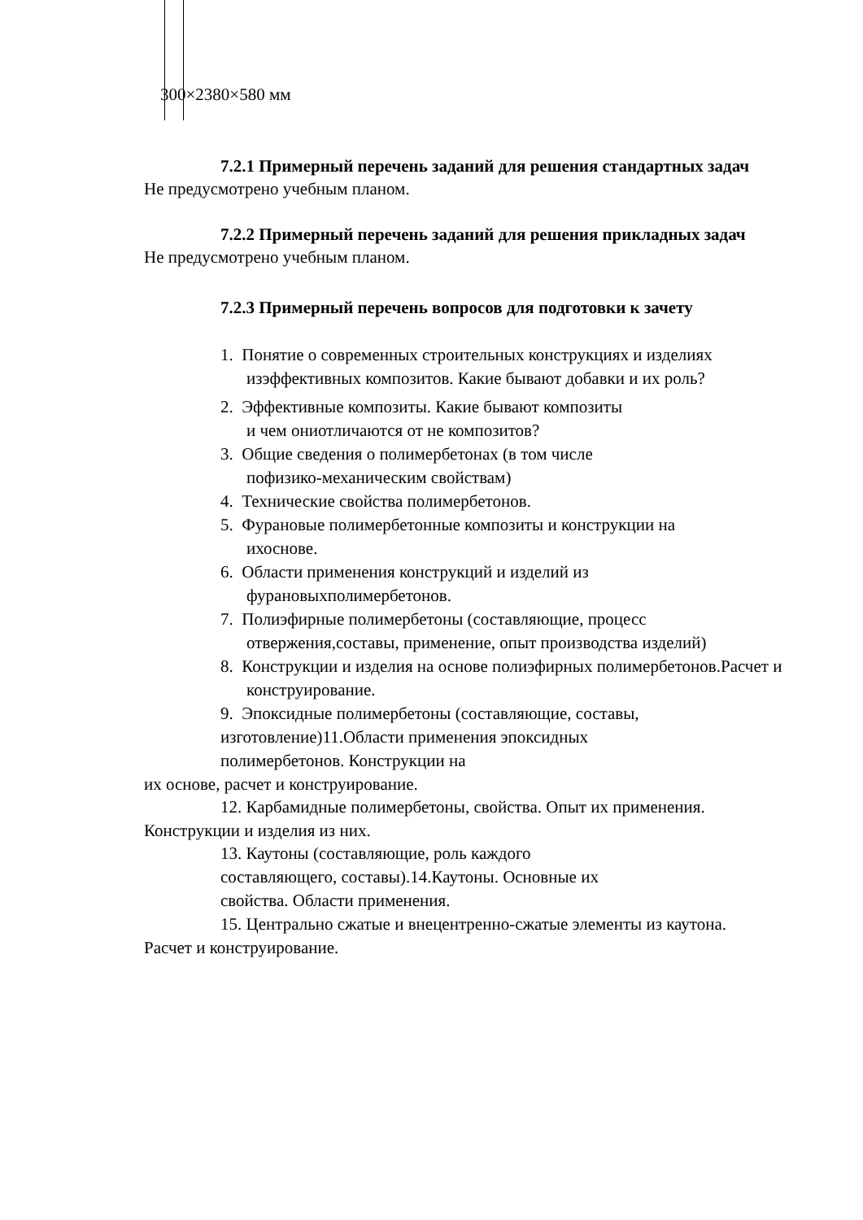300×2380×580 мм
7.2.1 Примерный перечень заданий для решения стандартных задач
Не предусмотрено учебным планом.
7.2.2 Примерный перечень заданий для решения прикладных задач
Не предусмотрено учебным планом.
7.2.3 Примерный перечень вопросов для подготовки к зачету
1. Понятие о современных строительных конструкциях и изделиях изэффективных композитов. Какие бывают добавки и их роль?
2. Эффективные композиты. Какие бывают композиты и чем ониотличаются от не композитов?
3. Общие сведения о полимербетонах (в том числе пофизико-механическим свойствам)
4. Технические свойства полимербетонов.
5. Фурановые полимербетонные композиты и конструкции на ихоснове.
6. Области применения конструкций и изделий из фурановыхполимербетонов.
7. Полиэфирные полимербетоны (составляющие, процесс отвержения,составы, применение, опыт производства изделий)
8. Конструкции и изделия на основе полиэфирных полимербетонов.Расчет и конструирование.
9. Эпоксидные полимербетоны (составляющие, составы,
изготовление)11.Области применения эпоксидных
полимербетонов. Конструкции на
их основе, расчет и конструирование.
12. Карбамидные полимербетоны, свойства. Опыт их применения.
Конструкции и изделия из них.
13. Каутоны (составляющие, роль каждого
составляющего, составы).14.Каутоны. Основные их
свойства. Области применения.
15. Центрально сжатые и внецентренно-сжатые элементы из каутона.
Расчет и конструирование.